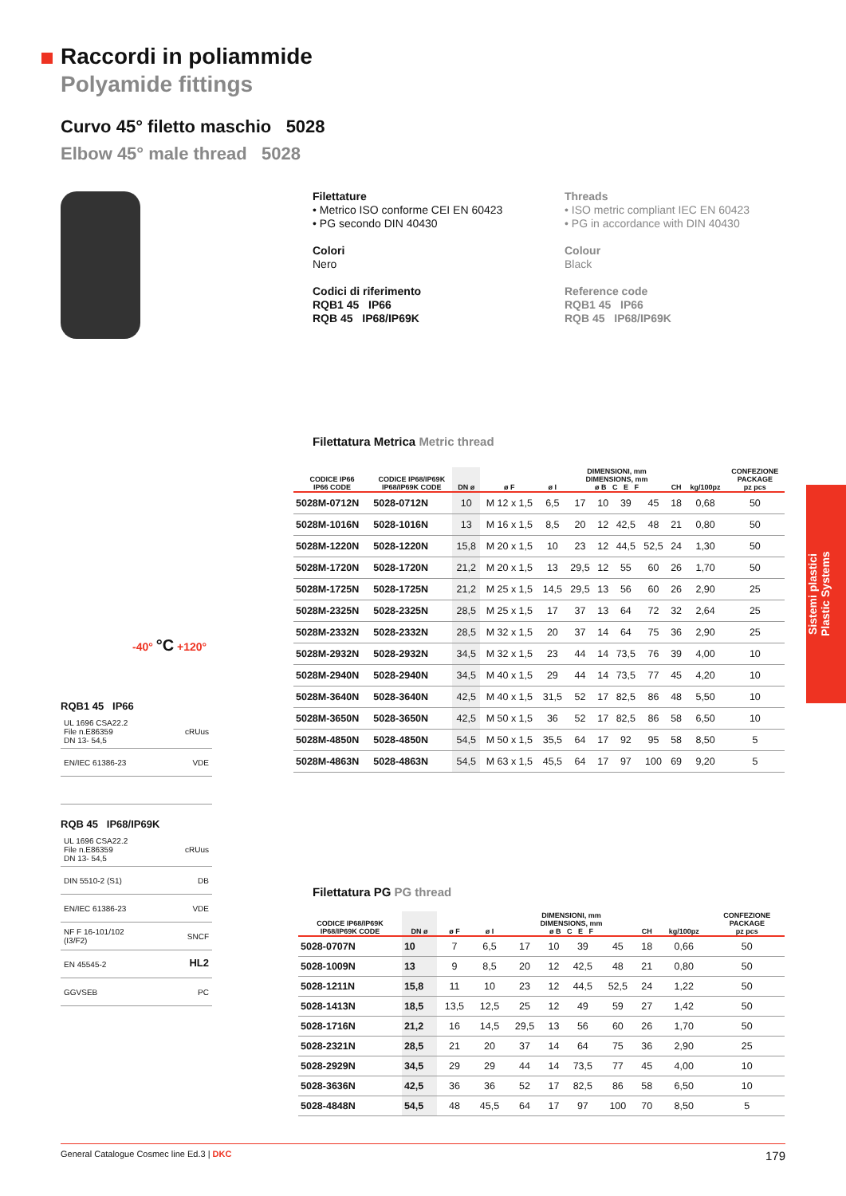Raccordi in poliammide
Polyamide fittings
Curvo 45° filetto maschio 5028
Elbow 45° male thread 5028
Filettature
• Metrico ISO conforme CEI EN 60423
• PG secondo DIN 40430
Colori
Nero
Codici di riferimento
RQB1 45 IP66
RQB 45 IP68/IP69K
Threads
• ISO metric compliant IEC EN 60423
• PG in accordance with DIN 40430
Colour
Black
Reference code
RQB1 45 IP66
RQB 45 IP68/IP69K
-40° °C +120°
Sistemi plastici
Plastic Systems
RQB1 45 IP66
UL 1696 CSA22.2
File n.E86359
DN 13- 54,5 cRUus
EN/IEC 61386-23 VDE
RQB 45 IP68/IP69K
UL 1696 CSA22.2
File n.E86359
DN 13- 54,5 cRUus
DIN 5510-2 (S1) DB
EN/IEC 61386-23 VDE
NF F 16-101/102
(I3/F2) SNCF
EN 45545-2 HL2
GGVSEB PC
Filettatura Metrica Metric thread
| CODICE IP66 IP66 CODE | CODICE IP68/IP69K IP68/IP69K CODE | DN ø | ø F | ø I | DIMENSIONI, mm DIMENSIONS, mm ø B C E F | | | | CH | kg/100pz | CONFEZIONE PACKAGE pz pcs |
| --- | --- | --- | --- | --- | --- | --- | --- | --- | --- | --- | --- |
| 5028M-0712N | 5028-0712N | 10 | M 12 x 1,5 | 6,5 | 17 | 10 | 39 | 45 | 18 | 0,68 | 50 |
| 5028M-1016N | 5028-1016N | 13 | M 16 x 1,5 | 8,5 | 20 | 12 | 42,5 | 48 | 21 | 0,80 | 50 |
| 5028M-1220N | 5028-1220N | 15,8 | M 20 x 1,5 | 10 | 23 | 12 | 44,5 | 52,5 | 24 | 1,30 | 50 |
| 5028M-1720N | 5028-1720N | 21,2 | M 20 x 1,5 | 13 | 29,5 | 12 | 55 | 60 | 26 | 1,70 | 50 |
| 5028M-1725N | 5028-1725N | 21,2 | M 25 x 1,5 | 14,5 | 29,5 | 13 | 56 | 60 | 26 | 2,90 | 25 |
| 5028M-2325N | 5028-2325N | 28,5 | M 25 x 1,5 | 17 | 37 | 13 | 64 | 72 | 32 | 2,64 | 25 |
| 5028M-2332N | 5028-2332N | 28,5 | M 32 x 1,5 | 20 | 37 | 14 | 64 | 75 | 36 | 2,90 | 25 |
| 5028M-2932N | 5028-2932N | 34,5 | M 32 x 1,5 | 23 | 44 | 14 | 73,5 | 76 | 39 | 4,00 | 10 |
| 5028M-2940N | 5028-2940N | 34,5 | M 40 x 1,5 | 29 | 44 | 14 | 73,5 | 77 | 45 | 4,20 | 10 |
| 5028M-3640N | 5028-3640N | 42,5 | M 40 x 1,5 | 31,5 | 52 | 17 | 82,5 | 86 | 48 | 5,50 | 10 |
| 5028M-3650N | 5028-3650N | 42,5 | M 50 x 1,5 | 36 | 52 | 17 | 82,5 | 86 | 58 | 6,50 | 10 |
| 5028M-4850N | 5028-4850N | 54,5 | M 50 x 1,5 | 35,5 | 64 | 17 | 92 | 95 | 58 | 8,50 | 5 |
| 5028M-4863N | 5028-4863N | 54,5 | M 63 x 1,5 | 45,5 | 64 | 17 | 97 | 100 | 69 | 9,20 | 5 |
Filettatura PG PG thread
| CODICE IP68/IP69K IP68/IP69K CODE | DN ø | ø F | ø I | DIMENSIONI, mm DIMENSIONS, mm ø B C E F | | | | CH | kg/100pz | CONFEZIONE PACKAGE pz pcs |
| --- | --- | --- | --- | --- | --- | --- | --- | --- | --- | --- |
| 5028-0707N | 10 | 7 | 6,5 | 17 | 10 | 39 | 45 | 18 | 0,66 | 50 |
| 5028-1009N | 13 | 9 | 8,5 | 20 | 12 | 42,5 | 48 | 21 | 0,80 | 50 |
| 5028-1211N | 15,8 | 11 | 10 | 23 | 12 | 44,5 | 52,5 | 24 | 1,22 | 50 |
| 5028-1413N | 18,5 | 13,5 | 12,5 | 25 | 12 | 49 | 59 | 27 | 1,42 | 50 |
| 5028-1716N | 21,2 | 16 | 14,5 | 29,5 | 13 | 56 | 60 | 26 | 1,70 | 50 |
| 5028-2321N | 28,5 | 21 | 20 | 37 | 14 | 64 | 75 | 36 | 2,90 | 25 |
| 5028-2929N | 34,5 | 29 | 29 | 44 | 14 | 73,5 | 77 | 45 | 4,00 | 10 |
| 5028-3636N | 42,5 | 36 | 36 | 52 | 17 | 82,5 | 86 | 58 | 6,50 | 10 |
| 5028-4848N | 54,5 | 48 | 45,5 | 64 | 17 | 97 | 100 | 70 | 8,50 | 5 |
General Catalogue Cosmec line Ed.3 | DKC 179